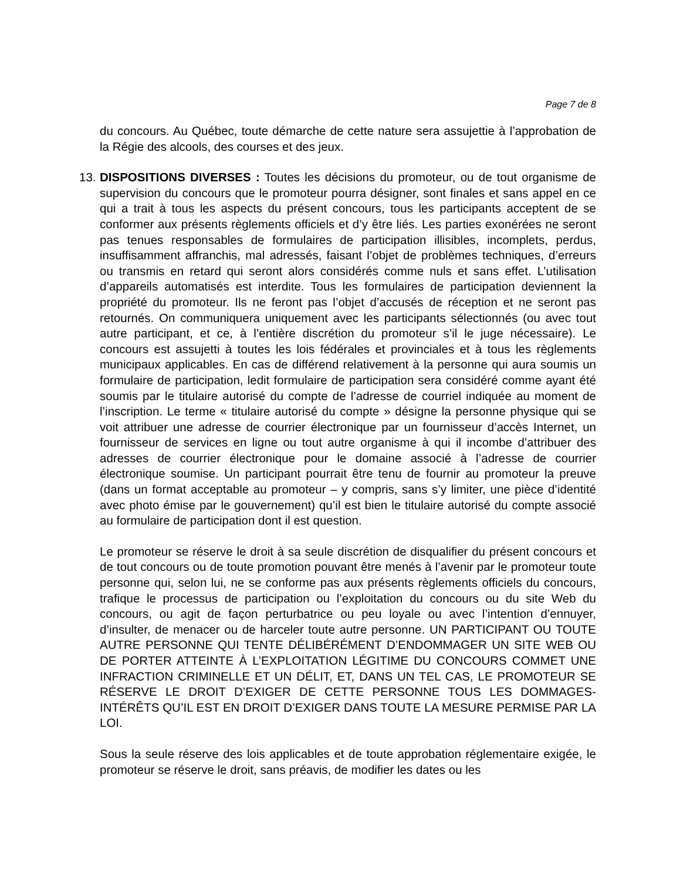Page 7 de 8
du concours. Au Québec, toute démarche de cette nature sera assujettie à l’approbation de la Régie des alcools, des courses et des jeux.
13. DISPOSITIONS DIVERSES : Toutes les décisions du promoteur, ou de tout organisme de supervision du concours que le promoteur pourra désigner, sont finales et sans appel en ce qui a trait à tous les aspects du présent concours, tous les participants acceptent de se conformer aux présents règlements officiels et d’y être liés. Les parties exonérées ne seront pas tenues responsables de formulaires de participation illisibles, incomplets, perdus, insuffisamment affranchis, mal adressés, faisant l’objet de problèmes techniques, d’erreurs ou transmis en retard qui seront alors considérés comme nuls et sans effet. L’utilisation d’appareils automatisés est interdite. Tous les formulaires de participation deviennent la propriété du promoteur. Ils ne feront pas l’objet d’accusés de réception et ne seront pas retournés. On communiquera uniquement avec les participants sélectionnés (ou avec tout autre participant, et ce, à l’entière discrétion du promoteur s’il le juge nécessaire). Le concours est assujetti à toutes les lois fédérales et provinciales et à tous les règlements municipaux applicables. En cas de différend relativement à la personne qui aura soumis un formulaire de participation, ledit formulaire de participation sera considéré comme ayant été soumis par le titulaire autorisé du compte de l’adresse de courriel indiquée au moment de l’inscription. Le terme « titulaire autorisé du compte » désigne la personne physique qui se voit attribuer une adresse de courrier électronique par un fournisseur d’accès Internet, un fournisseur de services en ligne ou tout autre organisme à qui il incombe d’attribuer des adresses de courrier électronique pour le domaine associé à l’adresse de courrier électronique soumise. Un participant pourrait être tenu de fournir au promoteur la preuve (dans un format acceptable au promoteur – y compris, sans s’y limiter, une pièce d’identité avec photo émise par le gouvernement) qu’il est bien le titulaire autorisé du compte associé au formulaire de participation dont il est question.
Le promoteur se réserve le droit à sa seule discrétion de disqualifier du présent concours et de tout concours ou de toute promotion pouvant être menés à l’avenir par le promoteur toute personne qui, selon lui, ne se conforme pas aux présents règlements officiels du concours, trafique le processus de participation ou l’exploitation du concours ou du site Web du concours, ou agit de façon perturbatrice ou peu loyale ou avec l’intention d’ennuyer, d’insulter, de menacer ou de harceler toute autre personne. UN PARTICIPANT OU TOUTE AUTRE PERSONNE QUI TENTE DÉLIBÉRÉMENT D’ENDOMMAGER UN SITE WEB OU DE PORTER ATTEINTE À L’EXPLOITATION LÉGITIME DU CONCOURS COMMET UNE INFRACTION CRIMINELLE ET UN DÉLIT, ET, DANS UN TEL CAS, LE PROMOTEUR SE RÉSERVE LE DROIT D’EXIGER DE CETTE PERSONNE TOUS LES DOMMAGES-INTÉRÊTS QU’IL EST EN DROIT D’EXIGER DANS TOUTE LA MESURE PERMISE PAR LA LOI.
Sous la seule réserve des lois applicables et de toute approbation réglementaire exigée, le promoteur se réserve le droit, sans préavis, de modifier les dates ou les